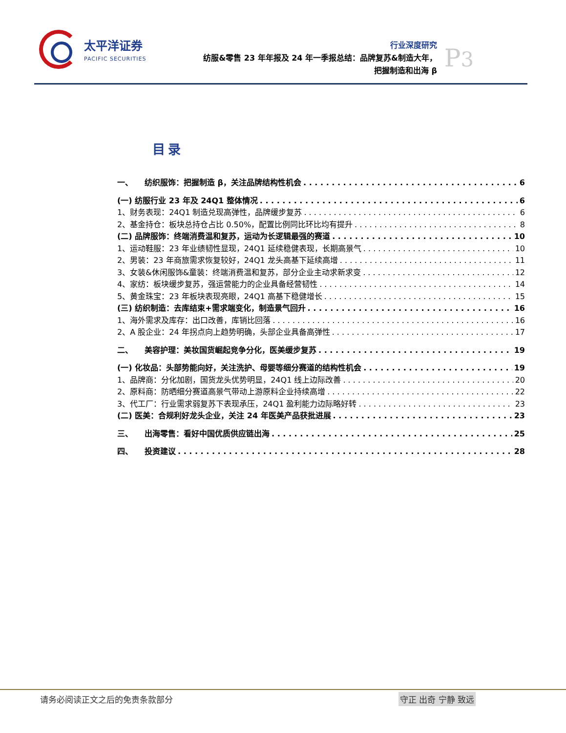太平洋证券
PACIFIC SECURITIES
行业深度研究
纺服&零售 23 年年报及 24 年一季报总结：品牌复苏&制造大年，
把握制造和出海 β
P3
目录
一、　　纺织服饰：把握制造 β，关注品牌结构性机会 6
(一) 纺服行业 23 年及 24Q1 整体情况 6
1、财务表现：24Q1 制造兑现高弹性，品牌缓步复苏 6
2、基金持仓：板块总持仓占比 0.50%，配置比例同比环比均有提升 8
(二) 品牌服饰：终端消费温和复苏，运动为长逻辑最强的赛道 10
1、运动鞋服：23 年业绩韧性显现，24Q1 延续稳健表现，长期高景气 10
2、男装：23 年商旅需求恢复较好，24Q1 龙头高基下延续高增 11
3、女装&休闲服饰&童装：终端消费温和复苏，部分企业主动求新求变 12
4、家纺：板块缓步复苏，强运营能力的企业具备经营韧性 14
5、黄金珠宝：23 年板块表现亮眼，24Q1 高基下稳健增长 15
(三) 纺织制造：去库结束+需求端变化，制造景气回升 16
1、海外需求及库存：出口改善，库销比回落 16
2、A 股企业：24 年拐点向上趋势明确，头部企业具备高弹性 17
二、　　美容护理：美妆国货崛起竞争分化，医美缓步复苏 19
(一) 化妆品：头部势能向好，关注洗护、母婴等细分赛道的结构性机会 19
1、品牌商：分化加剧，国货龙头优势明显，24Q1 线上边际改善 20
2、原料商：防晒细分赛道高景气带动上游原料企业持续高增 22
3、代工厂：行业需求弱复苏下表现承压，24Q1 盈利能力边际略好转 23
(二) 医美：合规利好龙头企业，关注 24 年医美产品获批进展 23
三、　　出海零售：看好中国优质供应链出海 25
四、　　投资建议 28
请务必阅读正文之后的免责条款部分 守正 出奇 宁静 致远